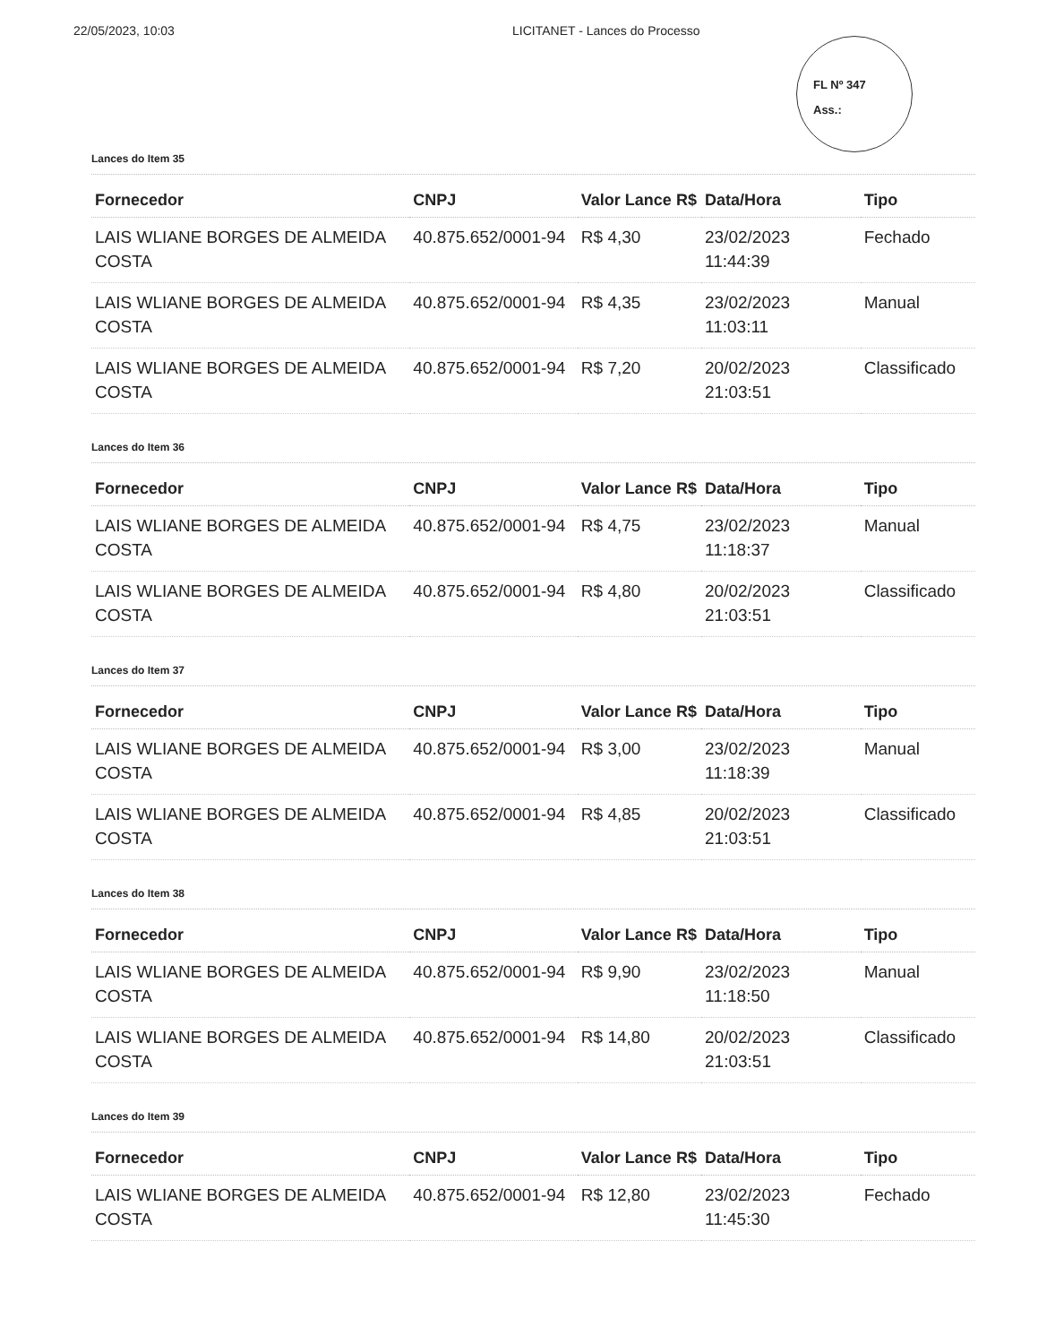22/05/2023, 10:03 LICITANET - Lances do Processo
FL Nº 347
Ass.:
Lances do Item 35
| Fornecedor | CNPJ | Valor Lance R$ | Data/Hora | Tipo |
| --- | --- | --- | --- | --- |
| LAIS WLIANE BORGES DE ALMEIDA COSTA | 40.875.652/0001-94 | R$ 4,30 | 23/02/2023 11:44:39 | Fechado |
| LAIS WLIANE BORGES DE ALMEIDA COSTA | 40.875.652/0001-94 | R$ 4,35 | 23/02/2023 11:03:11 | Manual |
| LAIS WLIANE BORGES DE ALMEIDA COSTA | 40.875.652/0001-94 | R$ 7,20 | 20/02/2023 21:03:51 | Classificado |
Lances do Item 36
| Fornecedor | CNPJ | Valor Lance R$ | Data/Hora | Tipo |
| --- | --- | --- | --- | --- |
| LAIS WLIANE BORGES DE ALMEIDA COSTA | 40.875.652/0001-94 | R$ 4,75 | 23/02/2023 11:18:37 | Manual |
| LAIS WLIANE BORGES DE ALMEIDA COSTA | 40.875.652/0001-94 | R$ 4,80 | 20/02/2023 21:03:51 | Classificado |
Lances do Item 37
| Fornecedor | CNPJ | Valor Lance R$ | Data/Hora | Tipo |
| --- | --- | --- | --- | --- |
| LAIS WLIANE BORGES DE ALMEIDA COSTA | 40.875.652/0001-94 | R$ 3,00 | 23/02/2023 11:18:39 | Manual |
| LAIS WLIANE BORGES DE ALMEIDA COSTA | 40.875.652/0001-94 | R$ 4,85 | 20/02/2023 21:03:51 | Classificado |
Lances do Item 38
| Fornecedor | CNPJ | Valor Lance R$ | Data/Hora | Tipo |
| --- | --- | --- | --- | --- |
| LAIS WLIANE BORGES DE ALMEIDA COSTA | 40.875.652/0001-94 | R$ 9,90 | 23/02/2023 11:18:50 | Manual |
| LAIS WLIANE BORGES DE ALMEIDA COSTA | 40.875.652/0001-94 | R$ 14,80 | 20/02/2023 21:03:51 | Classificado |
Lances do Item 39
| Fornecedor | CNPJ | Valor Lance R$ | Data/Hora | Tipo |
| --- | --- | --- | --- | --- |
| LAIS WLIANE BORGES DE ALMEIDA COSTA | 40.875.652/0001-94 | R$ 12,80 | 23/02/2023 11:45:30 | Fechado |